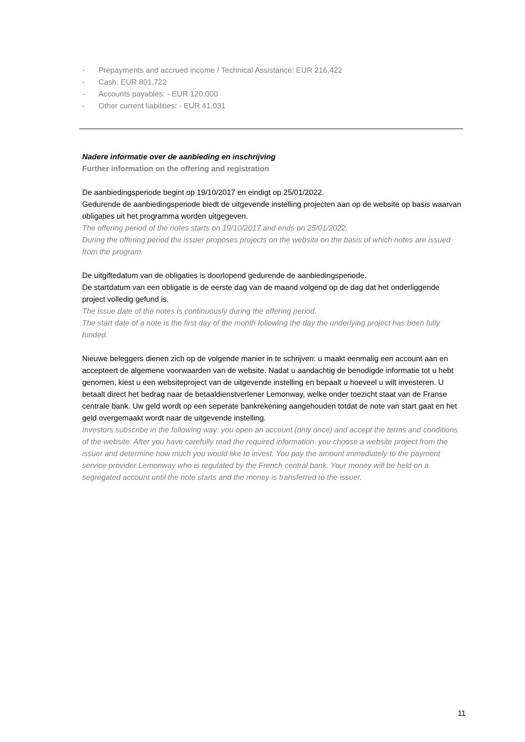- Prepayments and accrued income / Technical Assistance: EUR 216,422
- Cash: EUR 801,722
- Accounts payables: - EUR 120,000
- Other current liabilities: - EUR 41,031
Nadere informatie over de aanbieding en inschrijving
Further information on the offering and registration
De aanbiedingsperiode begint op 19/10/2017 en eindigt op 25/01/2022.
Gedurende de aanbiedingsperiode biedt de uitgevende instelling projecten aan op de website op basis waarvan obligaties uit het programma worden uitgegeven.
The offering period of the notes starts on 19/10/2017 and ends on 25/01/2022.
During the offering period the issuer proposes projects on the website on the basis of which notes are issued from the program.
De uitgiftedatum van de obligaties is doorlopend gedurende de aanbiedingsperiode.
De startdatum van een obligatie is de eerste dag van de maand volgend op de dag dat het onderliggende project volledig gefund is.
The issue date of the notes is continuously during the offering period.
The start date of a note is the first day of the month following the day the underlying project has been fully funded.
Nieuwe beleggers dienen zich op de volgende manier in te schrijven: u maakt eenmalig een account aan en accepteert de algemene voorwaarden van de website. Nadat u aandachtig de benodigde informatie tot u hebt genomen, kiest u een websiteproject van de uitgevende instelling en bepaalt u hoeveel u wilt investeren. U betaalt direct het bedrag naar de betaaldienstverlener Lemonway, welke onder toezicht staat van de Franse centrale bank. Uw geld wordt op een seperate bankrekening aangehouden totdat de note van start gaat en het geld overgemaakt wordt naar de uitgevende instelling.
Investors subscribe in the following way: you open an account (only once) and accept the terms and conditions of the website. After you have carefully read the required information. you choose a website project from the issuer and determine how much you would like to invest. You pay the amount immediately to the payment service provider Lemonway who is regulated by the French central bank. Your money will be held on a segregated account until the note starts and the money is transferred to the issuer.
11